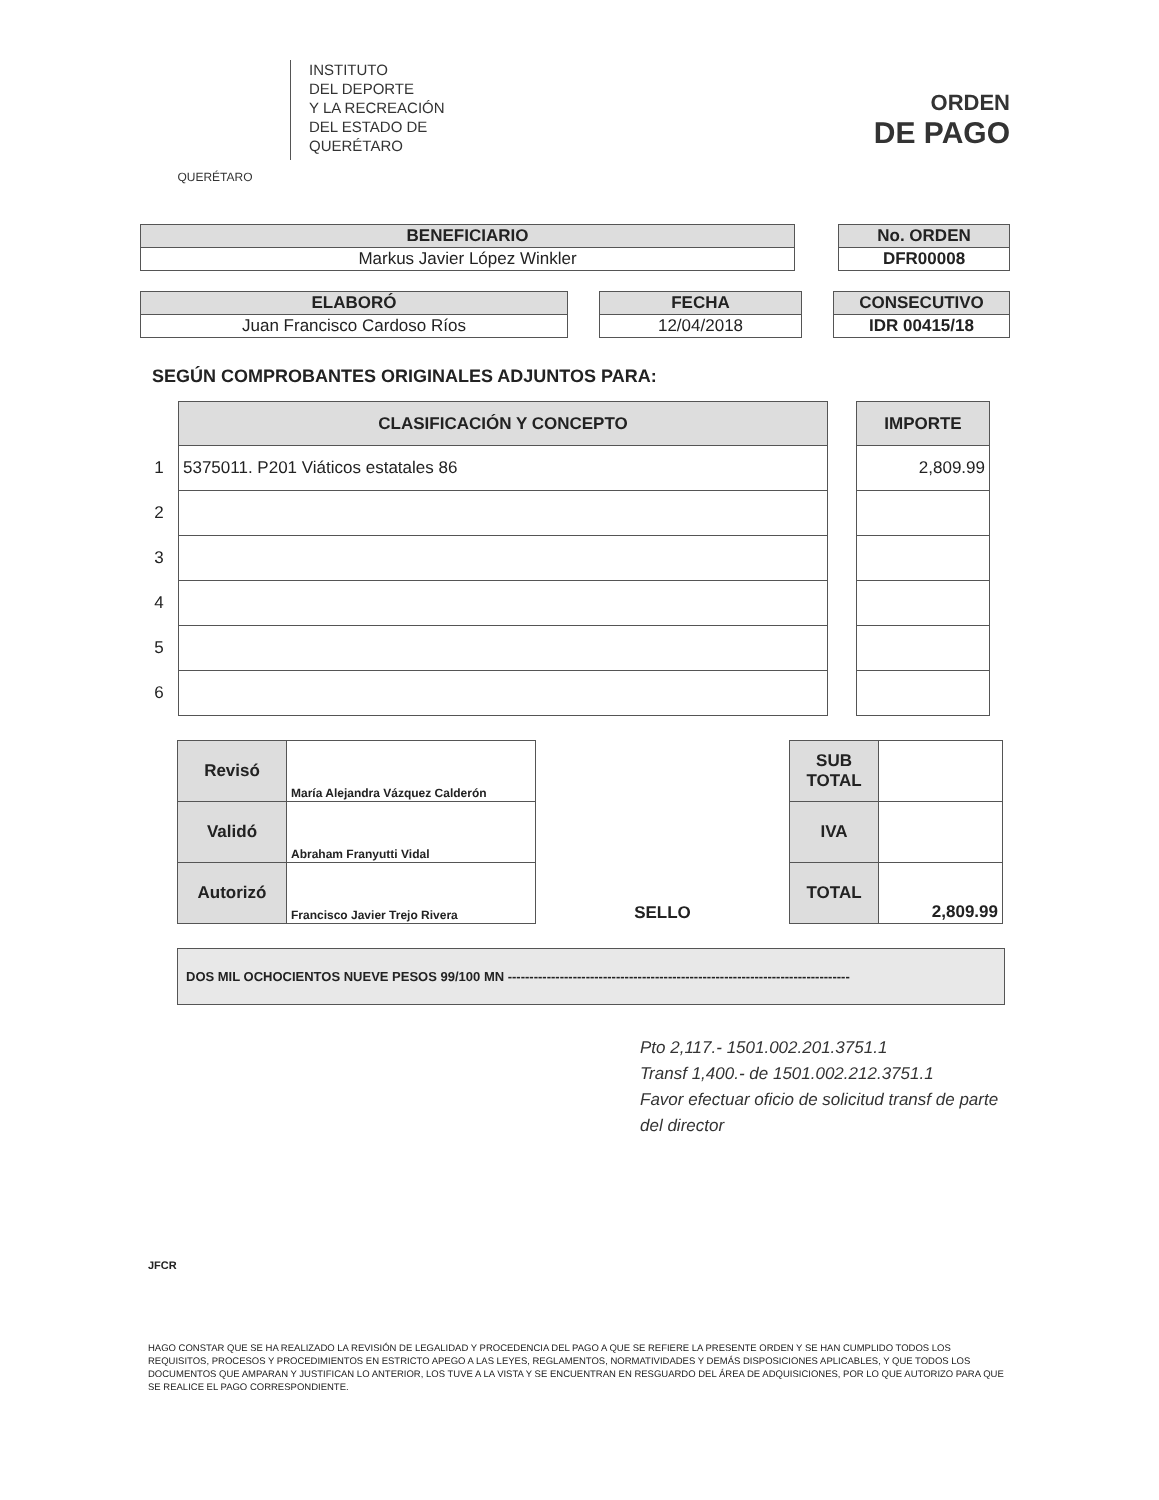QUERÉTARO
INSTITUTO
DEL DEPORTE
Y LA RECREACIÓN
DEL ESTADO DE
QUERÉTARO
ORDEN
DE PAGO
| BENEFICIARIO |
| --- |
| Markus Javier López Winkler |
| No. ORDEN |
| --- |
| DFR00008 |
| ELABORÓ |
| --- |
| Juan Francisco Cardoso Ríos |
| FECHA |
| --- |
| 12/04/2018 |
| CONSECUTIVO |
| --- |
| IDR 00415/18 |
SEGÚN COMPROBANTES ORIGINALES ADJUNTOS PARA:
| | CLASIFICACIÓN Y CONCEPTO | | IMPORTE |
| 1 | 5375011. P201 Viáticos estatales 86 | | 2,809.99 |
| 2 | | | |
| 3 | | | |
| 4 | | | |
| 5 | | | |
| 6 | | | |
| Revisó | María Alejandra Vázquez Calderón | SELLO | SUB TOTAL | |
| Validó | Abraham Franyutti Vidal | | IVA | |
| Autorizó | Francisco Javier Trejo Rivera | | TOTAL | 2,809.99 |
DOS MIL OCHOCIENTOS NUEVE PESOS 99/100 MN -------------------------------------------------------------------------------
Pto 2,117.- 1501.002.201.3751.1
Transf 1,400.- de 1501.002.212.3751.1
Favor efectuar oficio de solicitud transf de parte del director
JFCR
HAGO CONSTAR QUE SE HA REALIZADO LA REVISIÓN DE LEGALIDAD Y PROCEDENCIA DEL PAGO A QUE SE REFIERE LA PRESENTE ORDEN Y SE HAN CUMPLIDO TODOS LOS REQUISITOS, PROCESOS Y PROCEDIMIENTOS EN ESTRICTO APEGO A LAS LEYES, REGLAMENTOS, NORMATIVIDADES Y DEMÁS DISPOSICIONES APLICABLES, Y QUE TODOS LOS DOCUMENTOS QUE AMPARAN Y JUSTIFICAN LO ANTERIOR, LOS TUVE A LA VISTA Y SE ENCUENTRAN EN RESGUARDO DEL ÁREA DE ADQUISICIONES, POR LO QUE AUTORIZO PARA QUE SE REALICE EL PAGO CORRESPONDIENTE.